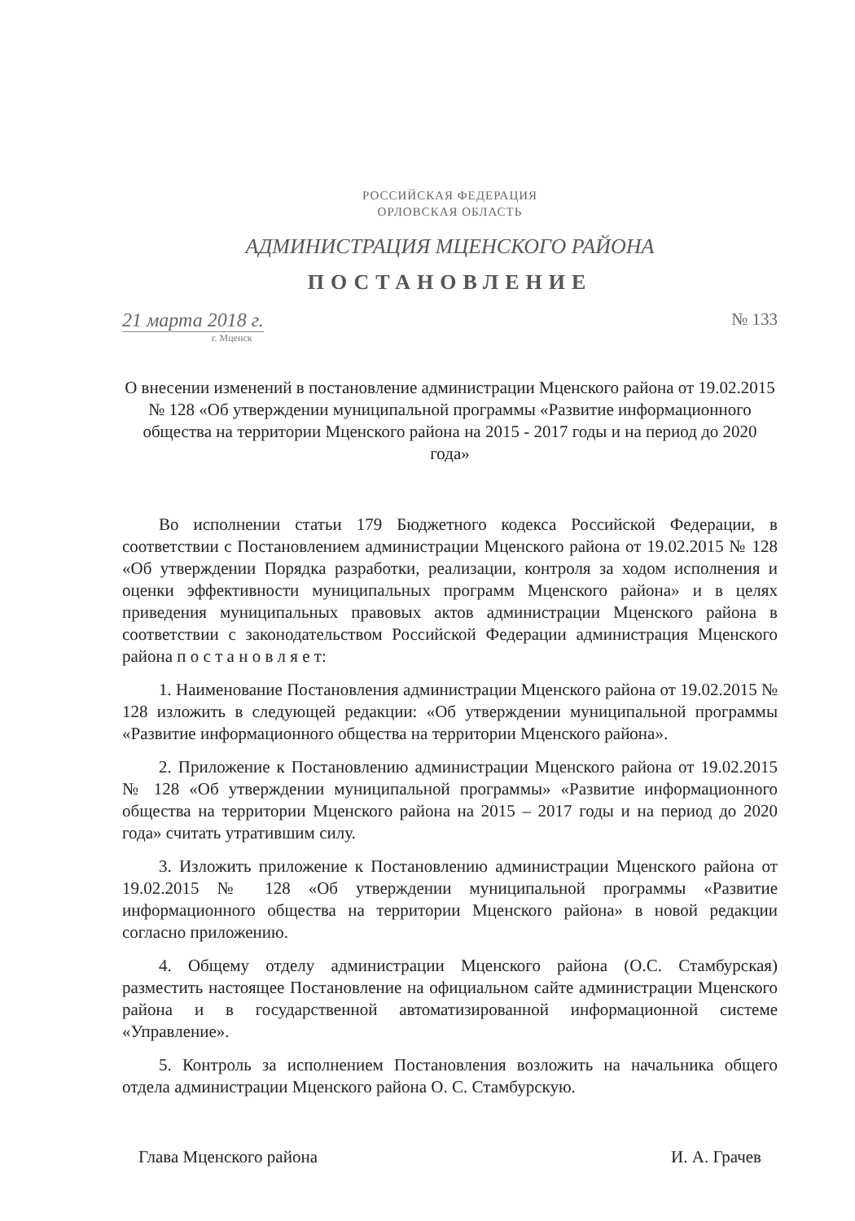РОССИЙСКАЯ ФЕДЕРАЦИЯ
ОРЛОВСКАЯ ОБЛАСТЬ
АДМИНИСТРАЦИЯ МЦЕНСКОГО РАЙОНА
ПОСТАНОВЛЕНИЕ
21 марта 2018 г. № 133
г. Мценск
О внесении изменений в постановление администрации Мценского района от 19.02.2015 № 128 «Об утверждении муниципальной программы «Развитие информационного общества на территории Мценского района на 2015 - 2017 годы и на период до 2020 года»
Во исполнении статьи 179 Бюджетного кодекса Российской Федерации, в соответствии с Постановлением администрации Мценского района от 19.02.2015 № 128 «Об утверждении Порядка разработки, реализации, контроля за ходом исполнения и оценки эффективности муниципальных программ Мценского района» и в целях приведения муниципальных правовых актов администрации Мценского района в соответствии с законодательством Российской Федерации администрация Мценского района п о с т а н о в л я е т:
1. Наименование Постановления администрации Мценского района от 19.02.2015 № 128 изложить в следующей редакции: «Об утверждении муниципальной программы «Развитие информационного общества на территории Мценского района».
2. Приложение к Постановлению администрации Мценского района от 19.02.2015 № 128 «Об утверждении муниципальной программы» «Развитие информационного общества на территории Мценского района на 2015 – 2017 годы и на период до 2020 года» считать утратившим силу.
3. Изложить приложение к Постановлению администрации Мценского района от 19.02.2015 № 128 «Об утверждении муниципальной программы «Развитие информационного общества на территории Мценского района» в новой редакции согласно приложению.
4. Общему отделу администрации Мценского района (О.С. Стамбурская) разместить настоящее Постановление на официальном сайте администрации Мценского района и в государственной автоматизированной информационной системе «Управление».
5. Контроль за исполнением Постановления возложить на начальника общего отдела администрации Мценского района О. С. Стамбурскую.
Глава Мценского района И. А. Грачев